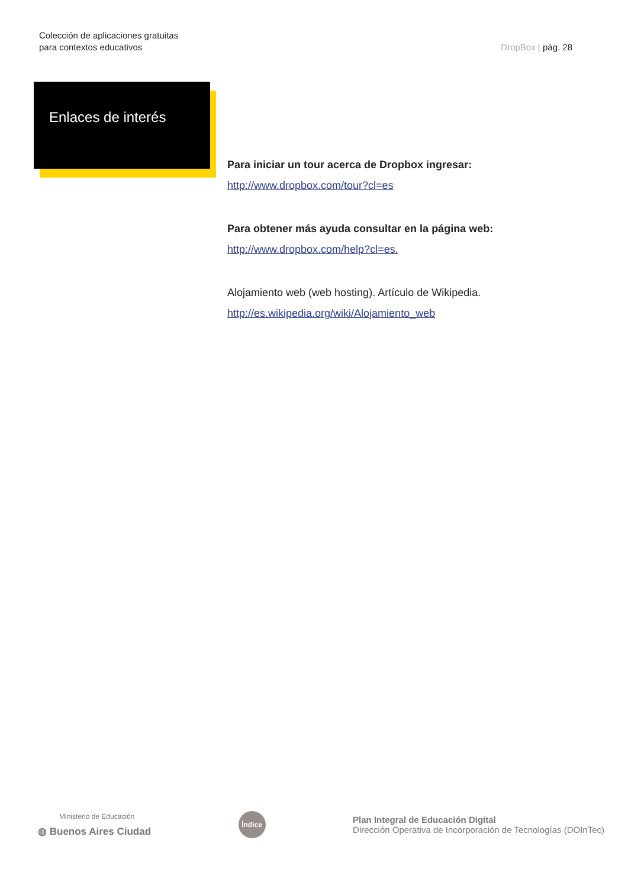Colección de aplicaciones gratuitas
para contextos educativos
DropBox | pág. 28
Enlaces de interés
Para iniciar un tour acerca de Dropbox ingresar:
http://www.dropbox.com/tour?cl=es
Para obtener más ayuda consultar en la página web:
http://www.dropbox.com/help?cl=es.
Alojamiento web (web hosting). Artículo de Wikipedia.
http://es.wikipedia.org/wiki/Alojamiento_web
Ministerio de Educación
◍ Buenos Aires Ciudad
Índice
Plan Integral de Educación Digital
Dirección Operativa de Incorporación de Tecnologías (DOInTec)